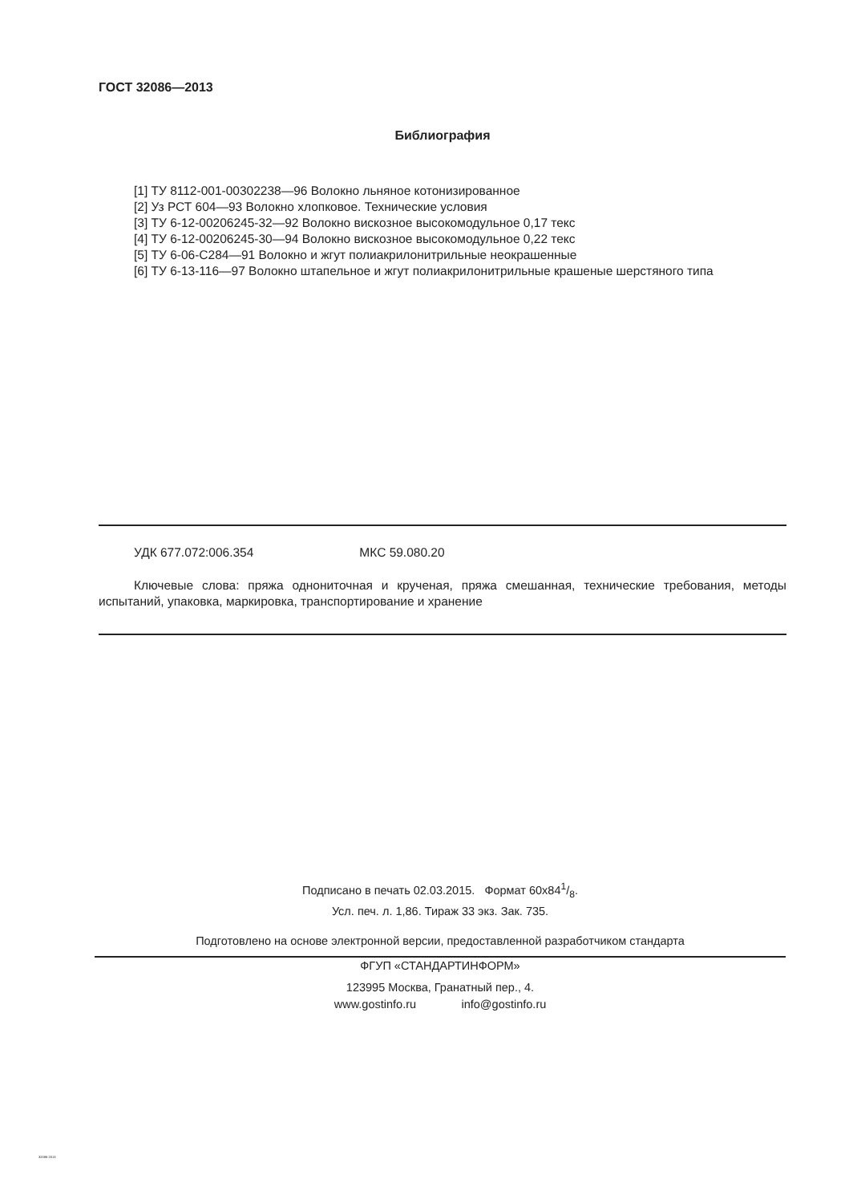ГОСТ 32086—2013
Библиография
[1] ТУ 8112-001-00302238—96 Волокно льняное котонизированное
[2] Уз РСТ 604—93 Волокно хлопковое. Технические условия
[3] ТУ 6-12-00206245-32—92 Волокно вискозное высокомодульное 0,17 текс
[4] ТУ 6-12-00206245-30—94 Волокно вискозное высокомодульное 0,22 текс
[5] ТУ 6-06-С284—91 Волокно и жгут полиакрилонитрильные неокрашенные
[6] ТУ 6-13-116—97 Волокно штапельное и жгут полиакрилонитрильные крашеные шерстяного типа
УДК 677.072:006.354 МКС 59.080.20
Ключевые слова: пряжа однониточная и крученая, пряжа смешанная, технические требования, методы испытаний, упаковка, маркировка, транспортирование и хранение
Подписано в печать 02.03.2015. Формат 60x841/8.
Усл. печ. л. 1,86. Тираж 33 экз. Зак. 735.
Подготовлено на основе электронной версии, предоставленной разработчиком стандарта
ФГУП «СТАНДАРТИНФОРМ»
123995 Москва, Гранатный пер., 4.
www.gostinfo.ru info@gostinfo.ru
32086-2013